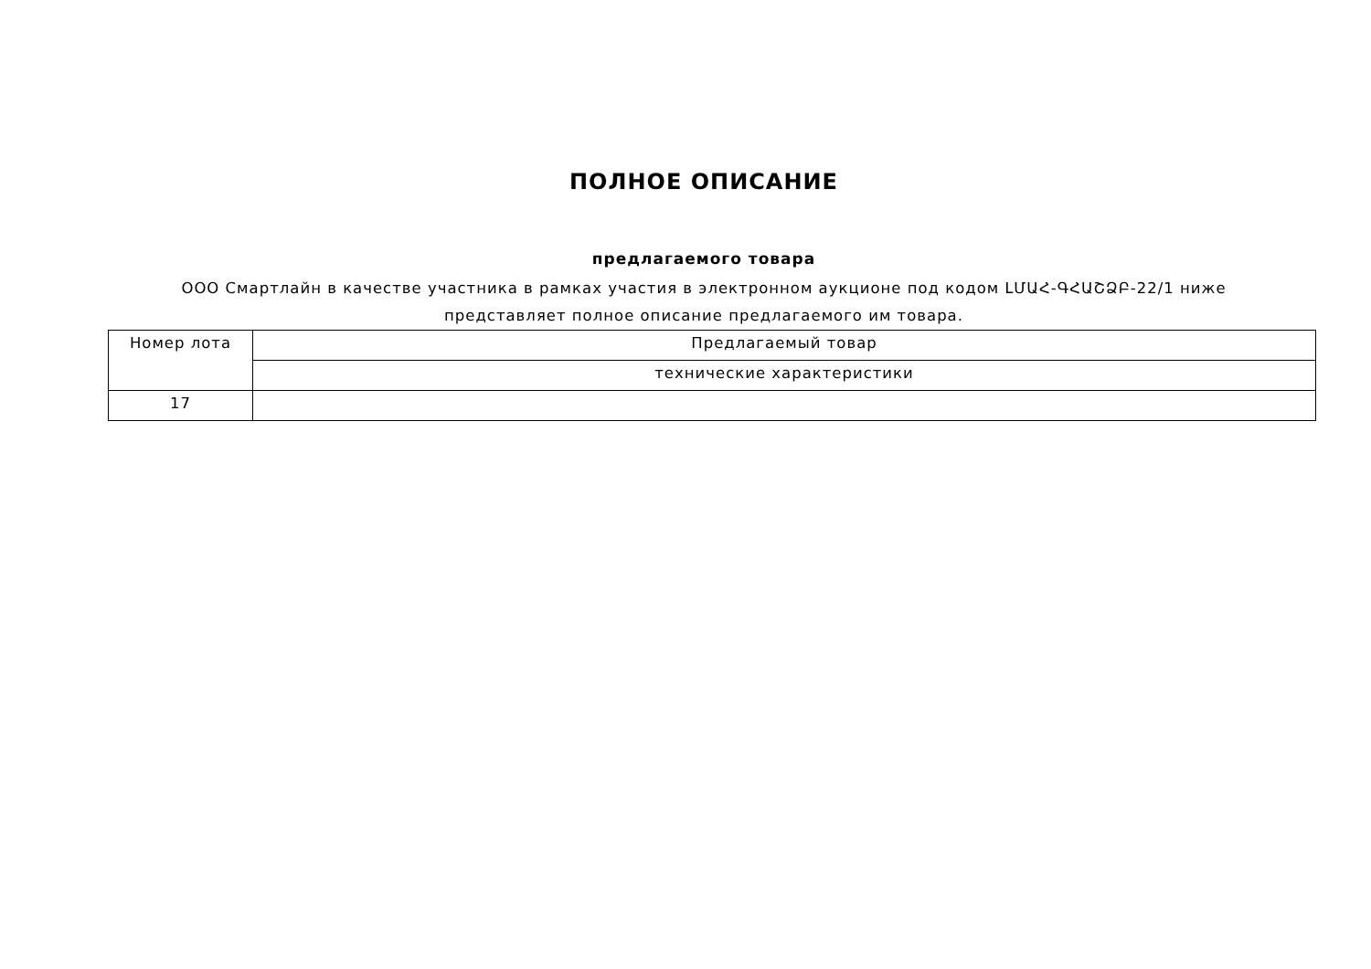ПОЛНОЕ ОПИСАНИЕ
предлагаемого товара
ООО Смартлайн в качестве участника в рамках участия в электронном аукционе под кодом ԼՄԱՀ-ԳՀԱՇՁԲ-22/1 ниже
представляет полное описание предлагаемого им товара.
| Номер лота | Предлагаемый товар |
| --- | --- |
| | технические характеристики |
| 17 | |